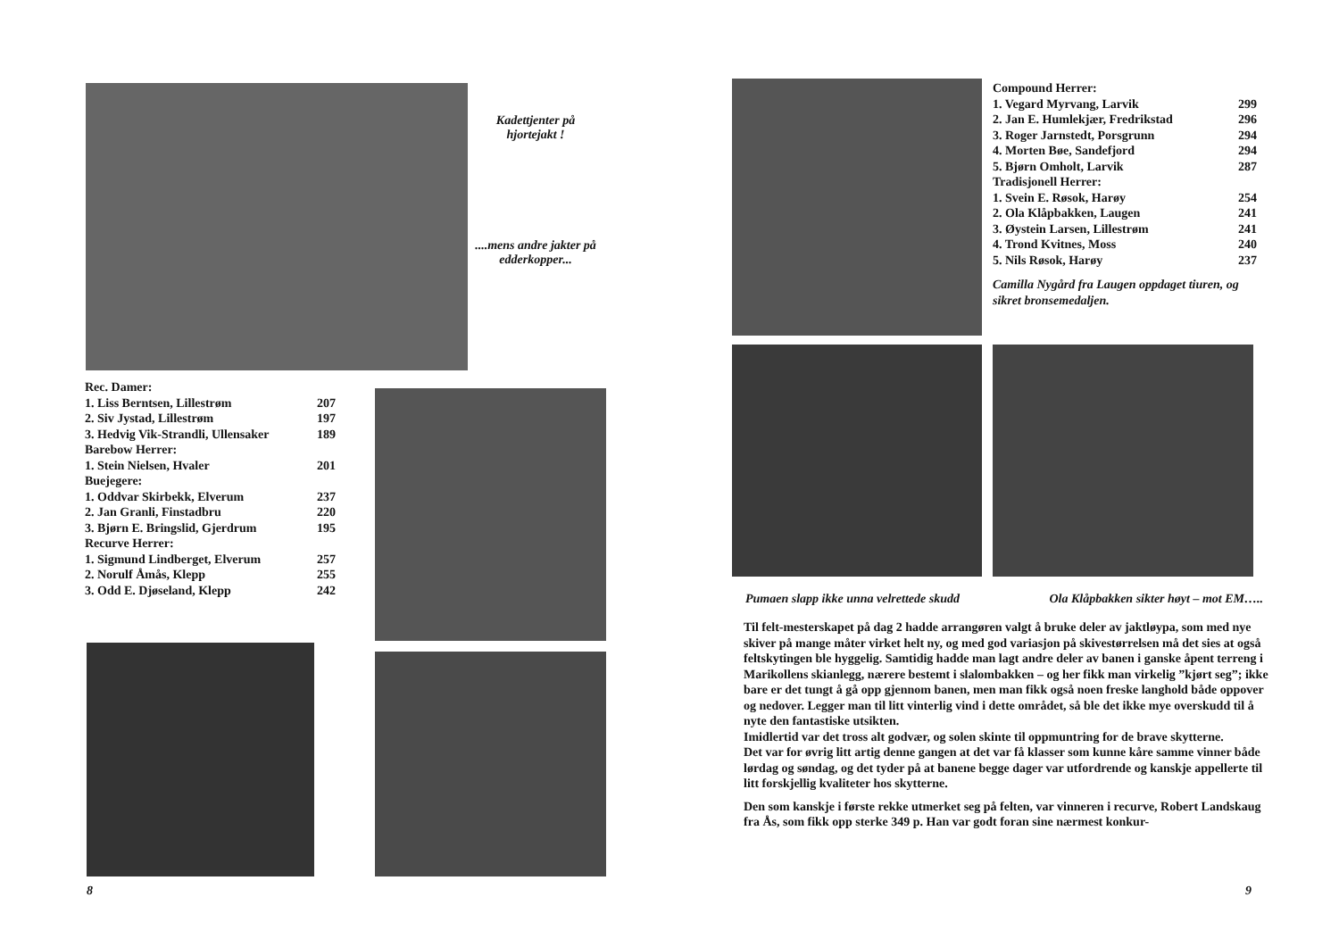Kadettjenter på hjortejakt !
....mens andre jakter på edderkopper...
| Rec. Damer: | |
| 1. Liss Berntsen, Lillestrøm | 207 |
| 2. Siv Jystad, Lillestrøm | 197 |
| 3. Hedvig Vik-Strandli, Ullensaker | 189 |
| Barebow Herrer: | |
| 1. Stein Nielsen, Hvaler | 201 |
| Buejegere: | |
| 1. Oddvar Skirbekk, Elverum | 237 |
| 2. Jan Granli, Finstadbru | 220 |
| 3. Bjørn E. Bringslid, Gjerdrum | 195 |
| Recurve Herrer: | |
| 1. Sigmund Lindberget, Elverum | 257 |
| 2. Norulf Åmås, Klepp | 255 |
| 3. Odd E. Djøseland, Klepp | 242 |
8
| Compound Herrer: | |
| 1. Vegard Myrvang, Larvik | 299 |
| 2. Jan E. Humlekjær, Fredrikstad | 296 |
| 3. Roger Jarnstedt, Porsgrunn | 294 |
| 4. Morten Bøe, Sandefjord | 294 |
| 5. Bjørn Omholt, Larvik | 287 |
| Tradisjonell Herrer: | |
| 1. Svein E. Røsok, Harøy | 254 |
| 2. Ola Klåpbakken, Laugen | 241 |
| 3. Øystein Larsen, Lillestrøm | 241 |
| 4. Trond Kvitnes, Moss | 240 |
| 5. Nils Røsok, Harøy | 237 |
Camilla Nygård fra Laugen oppdaget tiuren, og sikret bronsemedaljen.
Pumaen slapp ikke unna velrettede skudd Ola Klåpbakken sikter høyt – mot EM…..
Til felt-mesterskapet på dag 2 hadde arrangøren valgt å bruke deler av jaktløypa, som med nye skiver på mange måter virket helt ny, og med god variasjon på skivestørrelsen må det sies at også feltskytingen ble hyggelig. Samtidig hadde man lagt andre deler av banen i ganske åpent terreng i Marikollens skianlegg, nærere bestemt i slalombakken – og her fikk man virkelig ”kjørt seg”; ikke bare er det tungt å gå opp gjennom banen, men man fikk også noen freske langhold både oppover og nedover. Legger man til litt vinterlig vind i dette området, så ble det ikke mye overskudd til å nyte den fantastiske utsikten.
Imidlertid var det tross alt godvær, og solen skinte til oppmuntring for de brave skytterne.
Det var for øvrig litt artig denne gangen at det var få klasser som kunne kåre samme vinner både lørdag og søndag, og det tyder på at banene begge dager var utfordrende og kanskje appellerte til litt forskjellig kvaliteter hos skytterne.
Den som kanskje i første rekke utmerket seg på felten, var vinneren i recurve, Robert Landskaug fra Ås, som fikk opp sterke 349 p. Han var godt foran sine nærmest konkur-
9